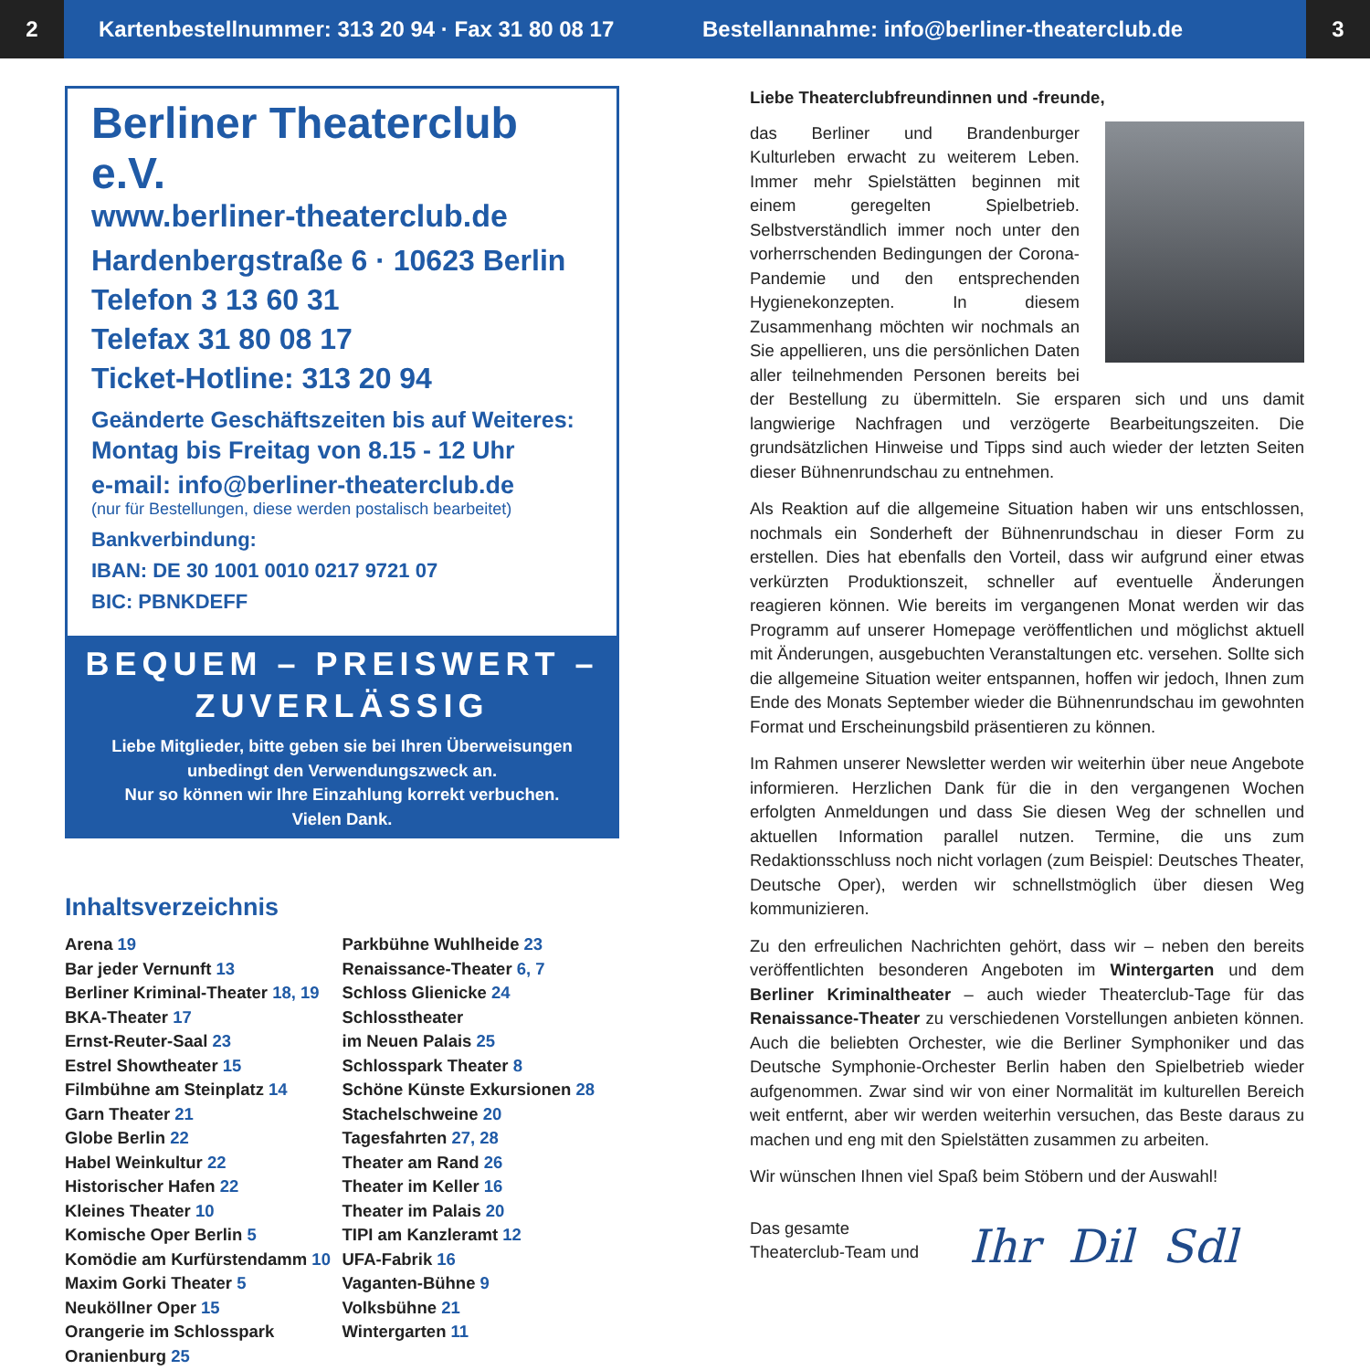2
Kartenbestellnummer: 313 20 94 · Fax 31 80 08 17
Bestellannahme: info@berliner-theaterclub.de
3
Berliner Theaterclub e.V.
www.berliner-theaterclub.de
Hardenbergstraße 6 · 10623 Berlin
Telefon 3 13 60 31
Telefax 31 80 08 17
Ticket-Hotline: 313 20 94
Geänderte Geschäftszeiten bis auf Weiteres:
Montag bis Freitag von 8.15 - 12 Uhr
e-mail: info@berliner-theaterclub.de
(nur für Bestellungen, diese werden postalisch bearbeitet)
Bankverbindung:
IBAN: DE 30 1001 0010 0217 9721 07
BIC: PBNKDEFF
BEQUEM – PREISWERT – ZUVERLÄSSIG
Liebe Mitglieder, bitte geben sie bei Ihren Überweisungen unbedingt den Verwendungszweck an.
Nur so können wir Ihre Einzahlung korrekt verbuchen.
Vielen Dank.
Inhaltsverzeichnis
Arena 19
Bar jeder Vernunft 13
Berliner Kriminal-Theater 18, 19
BKA-Theater 17
Ernst-Reuter-Saal 23
Estrel Showtheater 15
Filmbühne am Steinplatz 14
Garn Theater 21
Globe Berlin 22
Habel Weinkultur 22
Historischer Hafen 22
Kleines Theater 10
Komische Oper Berlin 5
Komödie am Kurfürstendamm 10
Maxim Gorki Theater 5
Neuköllner Oper 15
Orangerie im Schlosspark
Oranienburg 25
Parkbühne Wuhlheide 23
Renaissance-Theater 6, 7
Schloss Glienicke 24
Schlosstheater
im Neuen Palais 25
Schlosspark Theater 8
Schöne Künste Exkursionen 28
Stachelschweine 20
Tagesfahrten 27, 28
Theater am Rand 26
Theater im Keller 16
Theater im Palais 20
TIPI am Kanzleramt 12
UFA-Fabrik 16
Vaganten-Bühne 9
Volksbühne 21
Wintergarten 11
Liebe Theaterclubfreundinnen und -freunde,
das Berliner und Brandenburger Kulturleben erwacht zu weiterem Leben. Immer mehr Spielstätten beginnen mit einem geregelten Spielbetrieb. Selbstverständlich immer noch unter den vorherrschenden Bedingungen der Corona-Pandemie und den entsprechenden Hygienekonzepten. In diesem Zusammenhang möchten wir nochmals an Sie appellieren, uns die persönlichen Daten aller teilnehmenden Personen bereits bei der Bestellung zu übermitteln. Sie ersparen sich und uns damit langwierige Nachfragen und verzögerte Bearbeitungszeiten. Die grundsätzlichen Hinweise und Tipps sind auch wieder der letzten Seiten dieser Bühnenrundschau zu entnehmen.
Als Reaktion auf die allgemeine Situation haben wir uns entschlossen, nochmals ein Sonderheft der Bühnenrundschau in dieser Form zu erstellen. Dies hat ebenfalls den Vorteil, dass wir aufgrund einer etwas verkürzten Produktionszeit, schneller auf eventuelle Änderungen reagieren können. Wie bereits im vergangenen Monat werden wir das Programm auf unserer Homepage veröffentlichen und möglichst aktuell mit Änderungen, ausgebuchten Veranstaltungen etc. versehen. Sollte sich die allgemeine Situation weiter entspannen, hoffen wir jedoch, Ihnen zum Ende des Monats September wieder die Bühnenrundschau im gewohnten Format und Erscheinungsbild präsentieren zu können.
Im Rahmen unserer Newsletter werden wir weiterhin über neue Angebote informieren. Herzlichen Dank für die in den vergangenen Wochen erfolgten Anmeldungen und dass Sie diesen Weg der schnellen und aktuellen Information parallel nutzen. Termine, die uns zum Redaktionsschluss noch nicht vorlagen (zum Beispiel: Deutsches Theater, Deutsche Oper), werden wir schnellstmöglich über diesen Weg kommunizieren.
Zu den erfreulichen Nachrichten gehört, dass wir – neben den bereits veröffentlichten besonderen Angeboten im Wintergarten und dem Berliner Kriminaltheater – auch wieder Theaterclub-Tage für das Renaissance-Theater zu verschiedenen Vorstellungen anbieten können. Auch die beliebten Orchester, wie die Berliner Symphoniker und das Deutsche Symphonie-Orchester Berlin haben den Spielbetrieb wieder aufgenommen. Zwar sind wir von einer Normalität im kulturellen Bereich weit entfernt, aber wir werden weiterhin versuchen, das Beste daraus zu machen und eng mit den Spielstätten zusammen zu arbeiten.
Wir wünschen Ihnen viel Spaß beim Stöbern und der Auswahl!
Das gesamte
Theaterclub-Team und
Ihr Dil Sdl